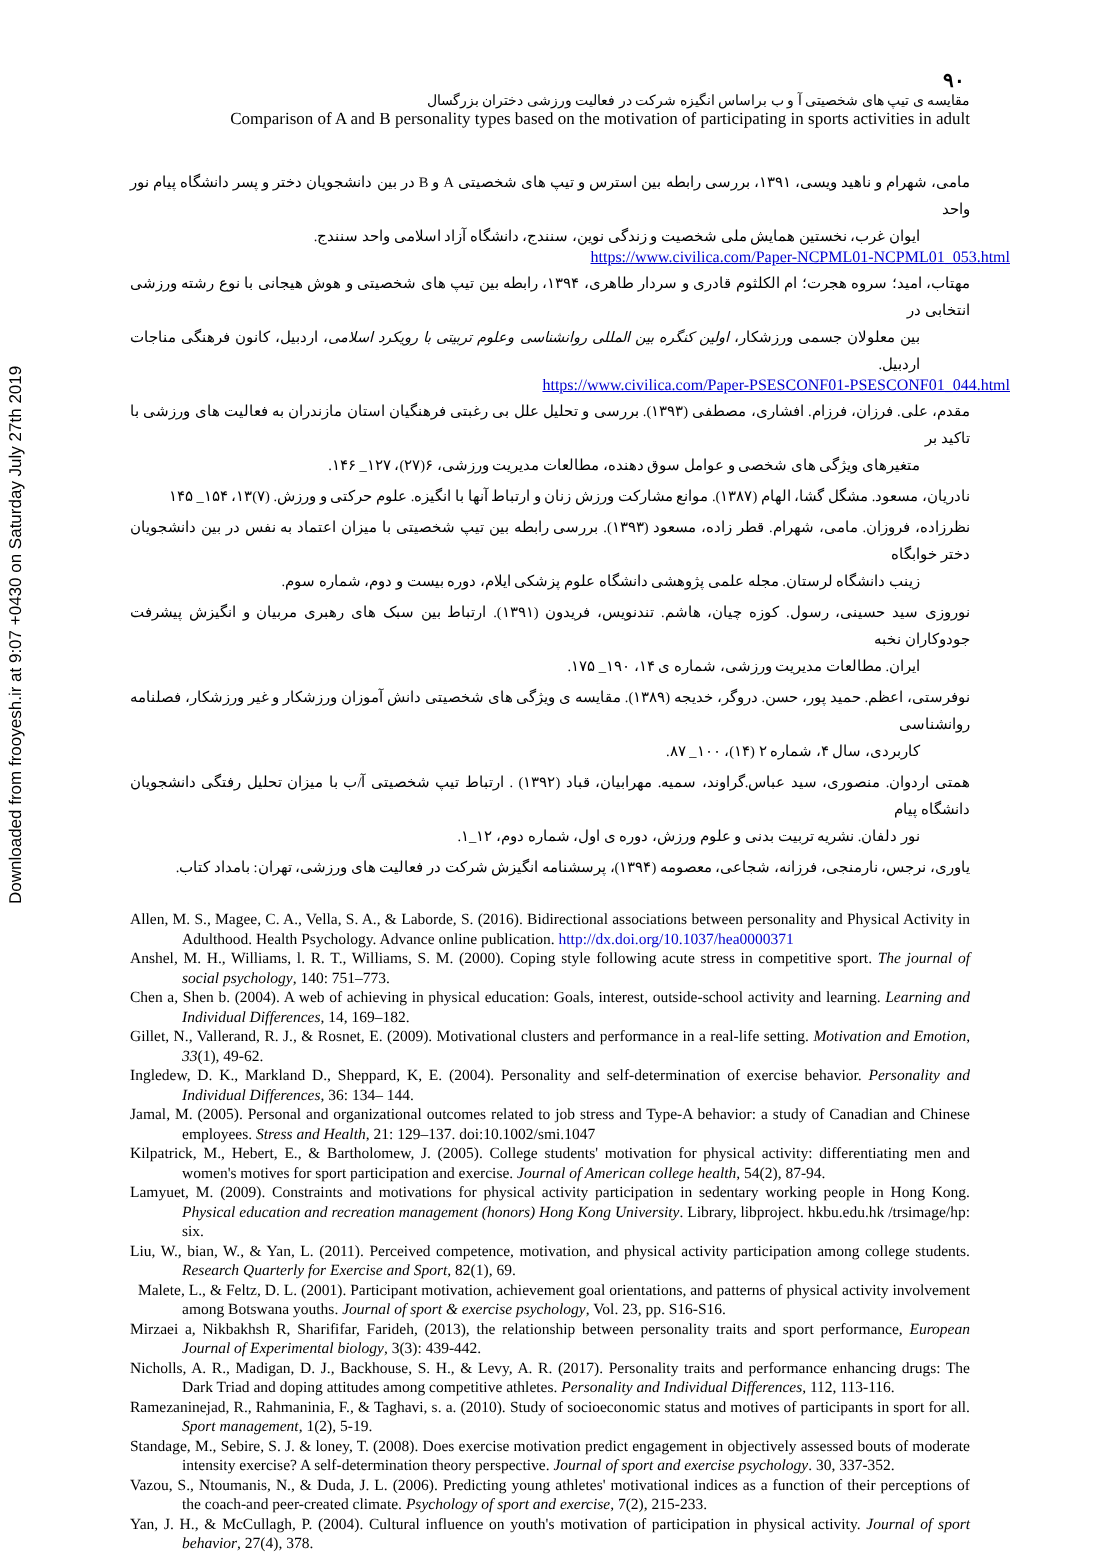Downloaded from frooyesh.ir at 9:07 +0430 on Saturday July 27th 2019
۹۰
مقایسه ی تیپ های شخصیتی آ و ب براساس انگیزه شرکت در فعالیت ورزشی دختران بزرگسال
Comparison of A and B personality types based on the motivation of participating in sports activities in adult
مامی، شهرام و ناهید ویسی، ۱۳۹۱، بررسی رابطه بین استرس و تیپ های شخصیتی A و B در بین دانشجویان دختر و پسر دانشگاه پیام نور واحد
ایوان غرب، نخستین همایش ملی شخصیت و زندگی نوین، سنندج، دانشگاه آزاد اسلامی واحد سنندج.
https://www.civilica.com/Paper-NCPML01-NCPML01_053.html
مهتاب، امید؛ سروه هجرت؛ ام الکلثوم قادری و سردار طاهری، ۱۳۹۴، رابطه بین تیپ های شخصیتی و هوش هیجانی با نوع رشته ورزشی انتخابی در
بین معلولان جسمی ورزشکار، اولین کنگره بین المللی روانشناسی وعلوم تربیتی با رویکرد اسلامی، اردبیل، کانون فرهنگی مناجات اردبیل.
https://www.civilica.com/Paper-PSESCONF01-PSESCONF01_044.html
مقدم، علی. فرزان، فرزام. افشاری، مصطفی (۱۳۹۳). بررسی و تحلیل علل بی رغبتی فرهنگیان استان مازندران به فعالیت های ورزشی با تاکید بر
متغیرهای ویژگی های شخصی و عوامل سوق دهنده، مطالعات مدیریت ورزشی، ۶(۲۷)، ۱۲۷_ ۱۴۶.
نادریان، مسعود. مشگل گشا، الهام (۱۳۸۷). موانع مشارکت ورزش زنان و ارتباط آنها با انگیزه. علوم حرکتی و ورزش. (۷)۱۳، ۱۵۴_ ۱۴۵
نظرزاده، فروزان. مامی، شهرام. قطر زاده، مسعود (۱۳۹۳). بررسی رابطه بین تیپ شخصیتی با میزان اعتماد به نفس در بین دانشجویان دختر خوابگاه
زینب دانشگاه لرستان. مجله علمی پژوهشی دانشگاه علوم پزشکی ایلام، دوره بیست و دوم، شماره سوم.
نوروزی سید حسینی، رسول. کوزه چیان، هاشم. تندنویس، فریدون (۱۳۹۱). ارتباط بین سبک های رهبری مربیان و انگیزش پیشرفت جودوکاران نخبه
ایران. مطالعات مدیریت ورزشی، شماره ی ۱۴، ۱۹۰_ ۱۷۵.
نوفرستی، اعظم. حمید پور، حسن. دروگر، خدیجه (۱۳۸۹). مقایسه ی ویژگی های شخصیتی دانش آموزان ورزشکار و غیر ورزشکار، فصلنامه روانشناسی
کاربردی، سال ۴، شماره ۲ (۱۴)، ۱۰۰_ ۸۷.
همتی اردوان. منصوری، سید عباس.گراوند، سمیه. مهرابیان، قباد (۱۳۹۲) . ارتباط تیپ شخصیتی آ/ب با میزان تحلیل رفتگی دانشجویان دانشگاه پیام
نور دلفان. نشریه تربیت بدنی و علوم ورزش، دوره ی اول، شماره دوم، ۱۲_۱.
یاوری، نرجس، نارمنجی، فرزانه، شجاعی، معصومه (۱۳۹۴)، پرسشنامه انگیزش شرکت در فعالیت های ورزشی، تهران: بامداد کتاب.
Allen, M. S., Magee, C. A., Vella, S. A., & Laborde, S. (2016). Bidirectional associations between personality and Physical Activity in Adulthood. Health Psychology. Advance online publication. http://dx.doi.org/10.1037/hea0000371
Anshel, M. H., Williams, l. R. T., Williams, S. M. (2000). Coping style following acute stress in competitive sport. The journal of social psychology, 140: 751–773.
Chen a, Shen b. (2004). A web of achieving in physical education: Goals, interest, outside-school activity and learning. Learning and Individual Differences, 14, 169–182.
Gillet, N., Vallerand, R. J., & Rosnet, E. (2009). Motivational clusters and performance in a real-life setting. Motivation and Emotion, 33(1), 49-62.
Ingledew, D. K., Markland D., Sheppard, K, E. (2004). Personality and self-determination of exercise behavior. Personality and Individual Differences, 36: 134– 144.
Jamal, M. (2005). Personal and organizational outcomes related to job stress and Type-A behavior: a study of Canadian and Chinese employees. Stress and Health, 21: 129–137. doi:10.1002/smi.1047
Kilpatrick, M., Hebert, E., & Bartholomew, J. (2005). College students' motivation for physical activity: differentiating men and women's motives for sport participation and exercise. Journal of American college health, 54(2), 87-94.
Lamyuet, M. (2009). Constraints and motivations for physical activity participation in sedentary working people in Hong Kong. Physical education and recreation management (honors) Hong Kong University. Library, libproject. hkbu.edu.hk /trsimage/hp: six.
Liu, W., bian, W., & Yan, L. (2011). Perceived competence, motivation, and physical activity participation among college students. Research Quarterly for Exercise and Sport, 82(1), 69.
Malete, L., & Feltz, D. L. (2001). Participant motivation, achievement goal orientations, and patterns of physical activity involvement among Botswana youths. Journal of sport & exercise psychology, Vol. 23, pp. S16-S16.
Mirzaei a, Nikbakhsh R, Sharififar, Farideh, (2013), the relationship between personality traits and sport performance, European Journal of Experimental biology, 3(3): 439-442.
Nicholls, A. R., Madigan, D. J., Backhouse, S. H., & Levy, A. R. (2017). Personality traits and performance enhancing drugs: The Dark Triad and doping attitudes among competitive athletes. Personality and Individual Differences, 112, 113-116.
Ramezaninejad, R., Rahmaninia, F., & Taghavi, s. a. (2010). Study of socioeconomic status and motives of participants in sport for all. Sport management, 1(2), 5-19.
Standage, M., Sebire, S. J. & loney, T. (2008). Does exercise motivation predict engagement in objectively assessed bouts of moderate intensity exercise? A self-determination theory perspective. Journal of sport and exercise psychology. 30, 337-352.
Vazou, S., Ntoumanis, N., & Duda, J. L. (2006). Predicting young athletes' motivational indices as a function of their perceptions of the coach-and peer-created climate. Psychology of sport and exercise, 7(2), 215-233.
Yan, J. H., & McCullagh, P. (2004). Cultural influence on youth's motivation of participation in physical activity. Journal of sport behavior, 27(4), 378.